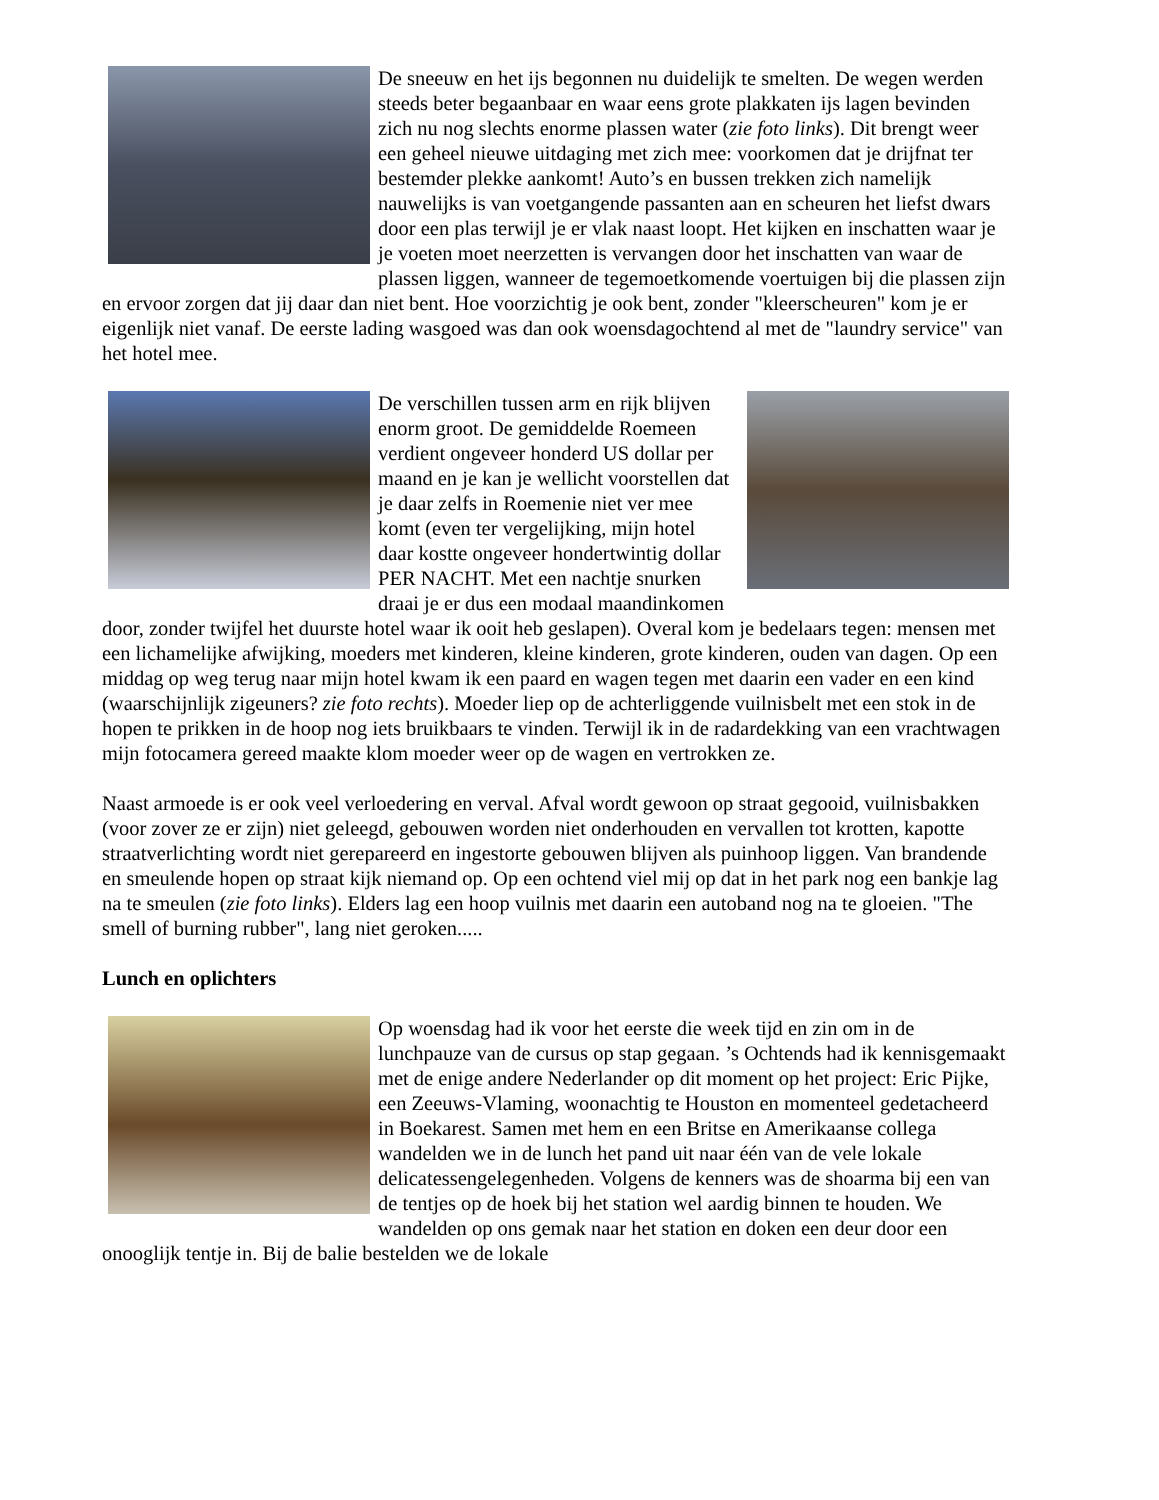De sneeuw en het ijs begonnen nu duidelijk te smelten. De wegen werden steeds beter begaanbaar en waar eens grote plakkaten ijs lagen bevinden zich nu nog slechts enorme plassen water (zie foto links). Dit brengt weer een geheel nieuwe uitdaging met zich mee: voorkomen dat je drijfnat ter bestemder plekke aankomt! Auto’s en bussen trekken zich namelijk nauwelijks is van voetgangende passanten aan en scheuren het liefst dwars door een plas terwijl je er vlak naast loopt. Het kijken en inschatten waar je je voeten moet neerzetten is vervangen door het inschatten van waar de plassen liggen, wanneer de tegemoetkomende voertuigen bij die plassen zijn en ervoor zorgen dat jij daar dan niet bent. Hoe voorzichtig je ook bent, zonder "kleerscheuren" kom je er eigenlijk niet vanaf. De eerste lading wasgoed was dan ook woensdagochtend al met de "laundry service" van het hotel mee.
De verschillen tussen arm en rijk blijven enorm groot. De gemiddelde Roemeen verdient ongeveer honderd US dollar per maand en je kan je wellicht voorstellen dat je daar zelfs in Roemenie niet ver mee komt (even ter vergelijking, mijn hotel daar kostte ongeveer hondertwintig dollar PER NACHT. Met een nachtje snurken draai je er dus een modaal maandinkomen door, zonder twijfel het duurste hotel waar ik ooit heb geslapen). Overal kom je bedelaars tegen: mensen met een lichamelijke afwijking, moeders met kinderen, kleine kinderen, grote kinderen, ouden van dagen. Op een middag op weg terug naar mijn hotel kwam ik een paard en wagen tegen met daarin een vader en een kind (waarschijnlijk zigeuners? zie foto rechts). Moeder liep op de achterliggende vuilnisbelt met een stok in de hopen te prikken in de hoop nog iets bruikbaars te vinden. Terwijl ik in de radardekking van een vrachtwagen mijn fotocamera gereed maakte klom moeder weer op de wagen en vertrokken ze.
Naast armoede is er ook veel verloedering en verval. Afval wordt gewoon op straat gegooid, vuilnisbakken (voor zover ze er zijn) niet geleegd, gebouwen worden niet onderhouden en vervallen tot krotten, kapotte straatverlichting wordt niet gerepareerd en ingestorte gebouwen blijven als puinhoop liggen. Van brandende en smeulende hopen op straat kijk niemand op. Op een ochtend viel mij op dat in het park nog een bankje lag na te smeulen (zie foto links). Elders lag een hoop vuilnis met daarin een autoband nog na te gloeien. "The smell of burning rubber", lang niet geroken.....
Lunch en oplichters
Op woensdag had ik voor het eerste die week tijd en zin om in de lunchpauze van de cursus op stap gegaan. ’s Ochtends had ik kennisgemaakt met de enige andere Nederlander op dit moment op het project: Eric Pijke, een Zeeuws-Vlaming, woonachtig te Houston en momenteel gedetacheerd in Boekarest. Samen met hem en een Britse en Amerikaanse collega wandelden we in de lunch het pand uit naar één van de vele lokale delicatessengelegenheden. Volgens de kenners was de shoarma bij een van de tentjes op de hoek bij het station wel aardig binnen te houden. We wandelden op ons gemak naar het station en doken een deur door een onooglijk tentje in. Bij de balie bestelden we de lokale